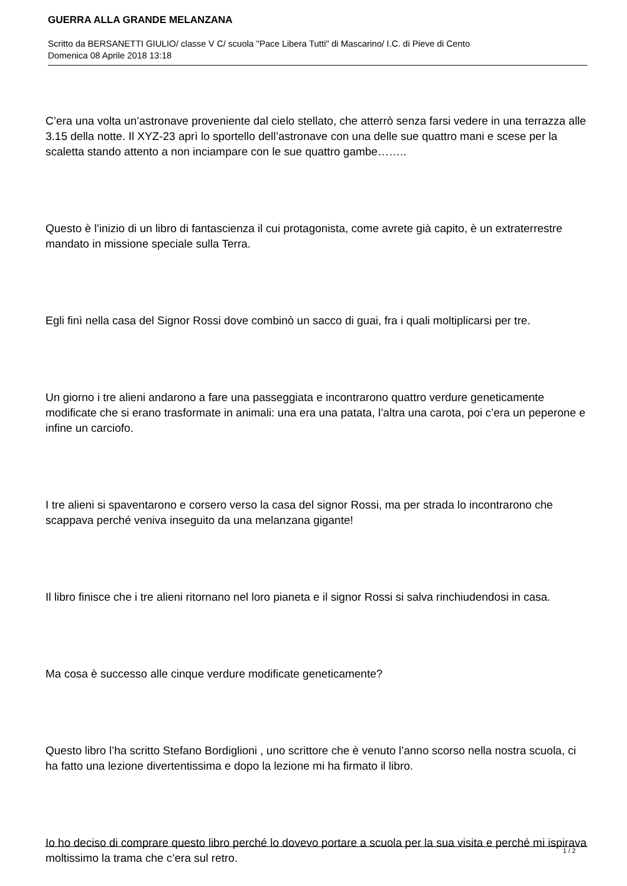GUERRA ALLA GRANDE MELANZANA
Scritto da BERSANETTI GIULIO/ classe V C/ scuola "Pace Libera Tutti" di Mascarino/ I.C. di Pieve di Cento
Domenica 08 Aprile 2018 13:18
C’era una volta un’astronave proveniente dal cielo stellato, che atterrò senza farsi vedere in una terrazza alle 3.15 della notte. Il XYZ-23 aprì lo sportello dell’astronave con una delle sue quattro mani e scese per la scaletta stando attento a non inciampare con le sue quattro gambe……..
Questo è l’inizio di un libro di fantascienza il cui protagonista, come avrete già capito, è un extraterrestre mandato in missione speciale sulla Terra.
Egli finì nella casa del Signor Rossi dove combinò un sacco di guai, fra i quali moltiplicarsi per tre.
Un giorno i tre alieni andarono a fare una passeggiata e incontrarono quattro verdure geneticamente modificate che si erano trasformate in animali: una era una patata, l’altra una carota, poi c’era un peperone e infine un carciofo.
I tre alieni si spaventarono e corsero verso la casa del signor Rossi, ma per strada lo incontrarono che scappava perché veniva inseguito da una melanzana gigante!
Il libro finisce che i tre alieni ritornano nel loro pianeta e il signor Rossi si salva rinchiudendosi in casa.
Ma cosa è successo alle cinque verdure modificate geneticamente?
Questo libro l’ha scritto Stefano Bordiglioni , uno scrittore che è venuto l’anno scorso nella nostra scuola, ci ha fatto una lezione divertentissima e dopo la lezione mi ha firmato il libro.
Io ho deciso di comprare questo libro perché lo dovevo portare a scuola per la sua visita e perché mi ispirava moltissimo la trama che c’era sul retro.
1 / 2